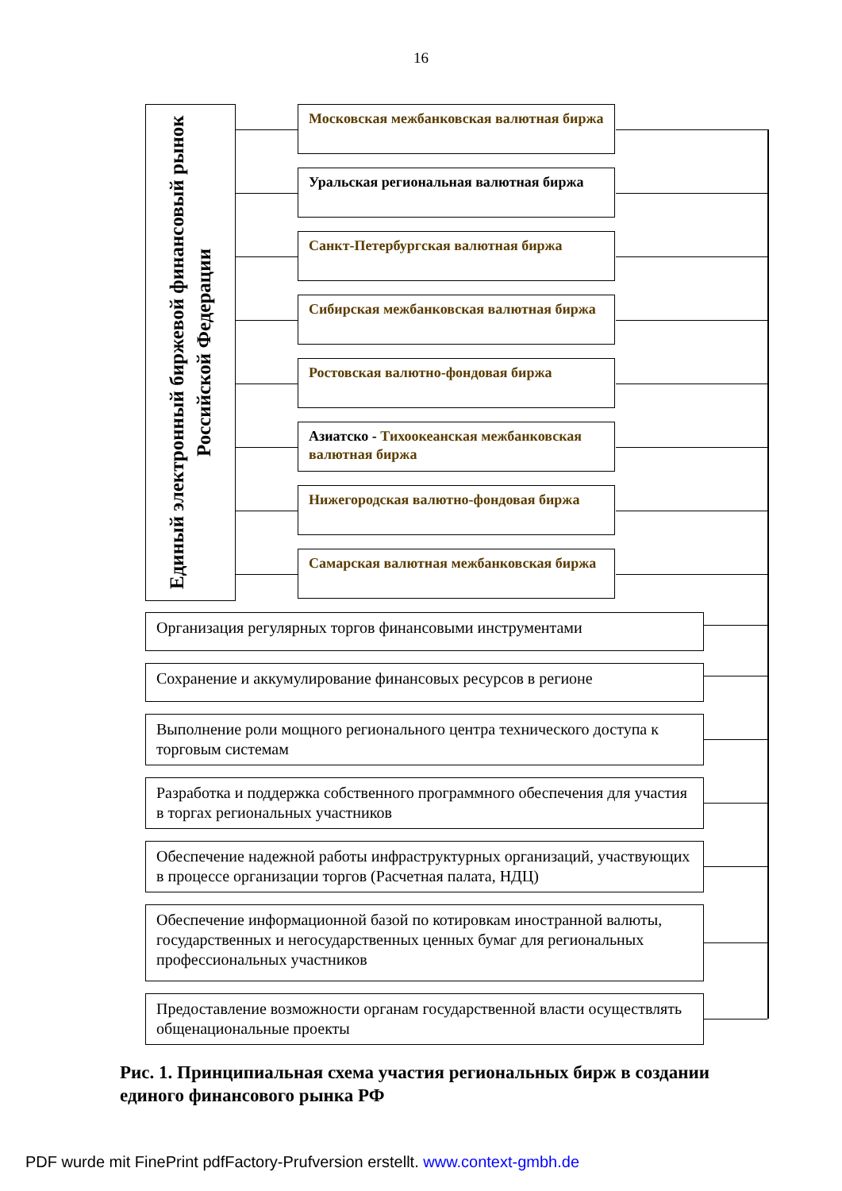16
Единый электронный биржевой финансовый рынок Российской Федерации
Московская межбанковская валютная биржа
Уральская региональная валютная биржа
Санкт-Петербургская валютная биржа
Сибирская межбанковская валютная биржа
Ростовская валютно-фондовая биржа
Азиатско - Тихоокеанская межбанковская валютная биржа
Нижегородская валютно-фондовая биржа
Самарская валютная межбанковская биржа
Организация регулярных торгов финансовыми инструментами
Сохранение и аккумулирование финансовых ресурсов в регионе
Выполнение роли мощного регионального центра технического доступа к торговым системам
Разработка и поддержка собственного программного обеспечения для участия в торгах региональных участников
Обеспечение надежной работы инфраструктурных организаций, участвующих в процессе организации торгов (Расчетная палата, НДЦ)
Обеспечение информационной базой по котировкам иностранной валюты, государственных и негосударственных ценных бумаг для региональных профессиональных участников
Предоставление возможности органам государственной власти осуществлять общенациональные проекты
Рис. 1. Принципиальная схема участия региональных бирж в создании единого финансового рынка РФ
PDF wurde mit FinePrint pdfFactory-Prufversion erstellt. www.context-gmbh.de